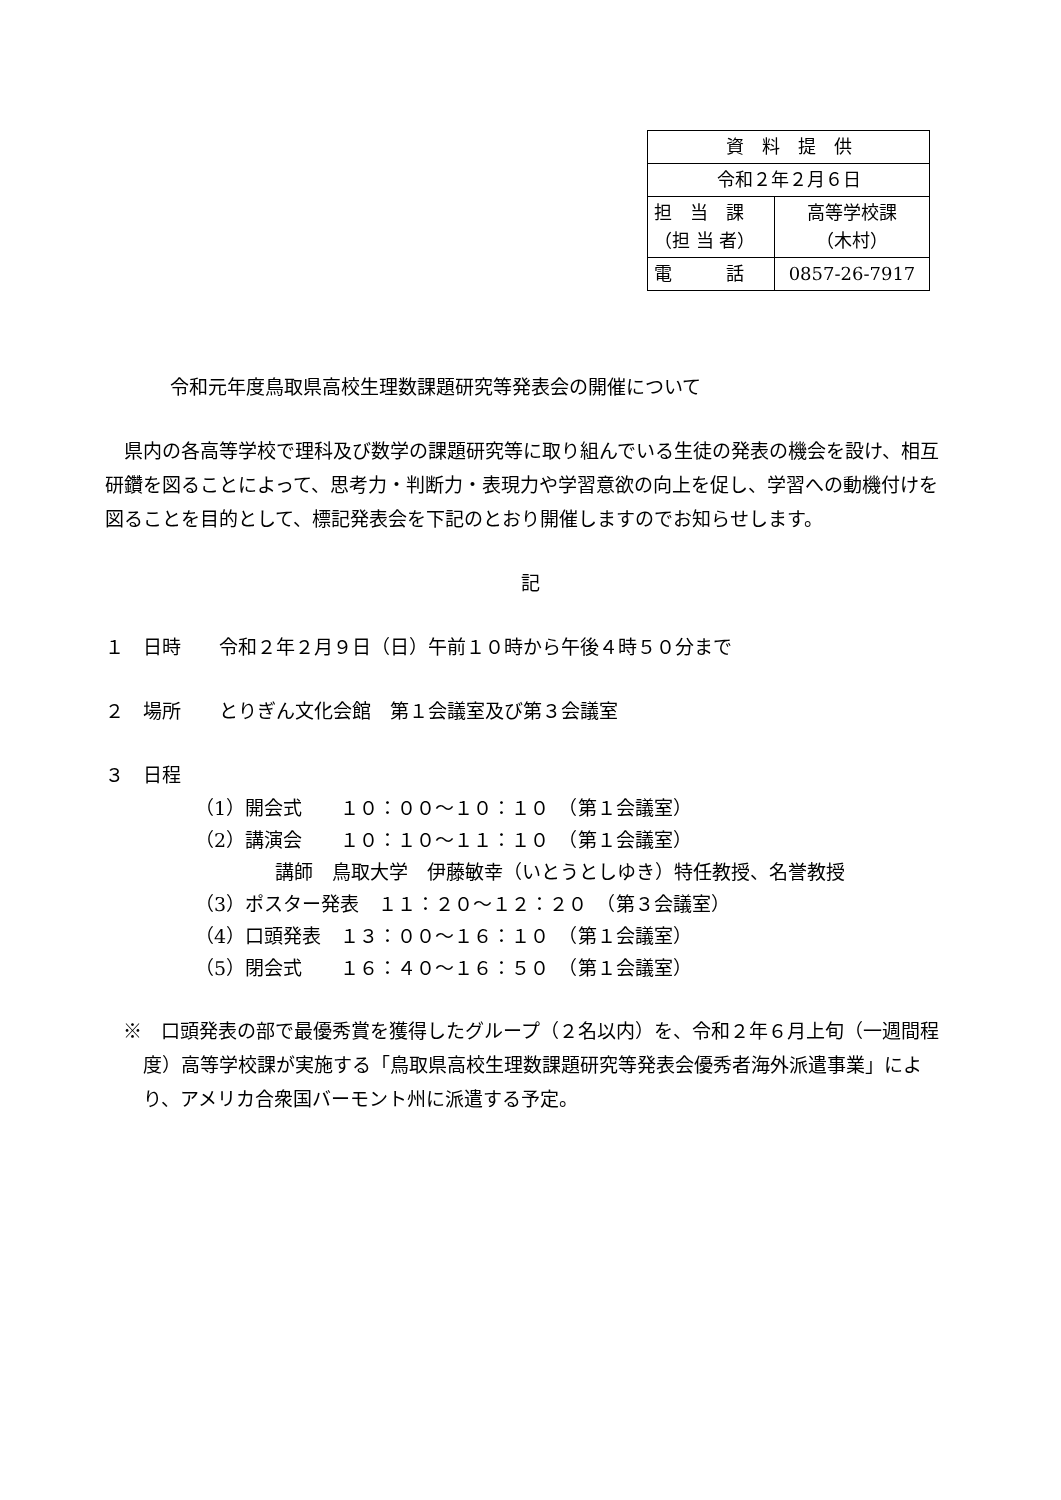| 資 料 提 供 | |
| 令和２年２月６日 | |
| 担 当 課 （担 当 者） | 高等学校課 （木村） |
| 電 話 | 0857-26-7917 |
令和元年度鳥取県高校生理数課題研究等発表会の開催について
　県内の各高等学校で理科及び数学の課題研究等に取り組んでいる生徒の発表の機会を設け、相互研鑽を図ることによって、思考力・判断力・表現力や学習意欲の向上を促し、学習への動機付けを図ることを目的として、標記発表会を下記のとおり開催しますのでお知らせします。
記
１　日時　　令和２年２月９日（日）午前１０時から午後４時５０分まで
２　場所　　とりぎん文化会館　第１会議室及び第３会議室
３　日程
（1）開会式　　１０：００～１０：１０　（第１会議室）
（2）講演会　　１０：１０～１１：１０　（第１会議室）
講師　鳥取大学　伊藤敏幸（いとうとしゆき）特任教授、名誉教授
（3）ポスター発表　１１：２０～１２：２０　（第３会議室）
（4）口頭発表　１３：００～１６：１０　（第１会議室）
（5）閉会式　　１６：４０～１６：５０　（第１会議室）
※　口頭発表の部で最優秀賞を獲得したグループ（２名以内）を、令和２年６月上旬（一週間程度）高等学校課が実施する「鳥取県高校生理数課題研究等発表会優秀者海外派遣事業」により、アメリカ合衆国バーモント州に派遣する予定。